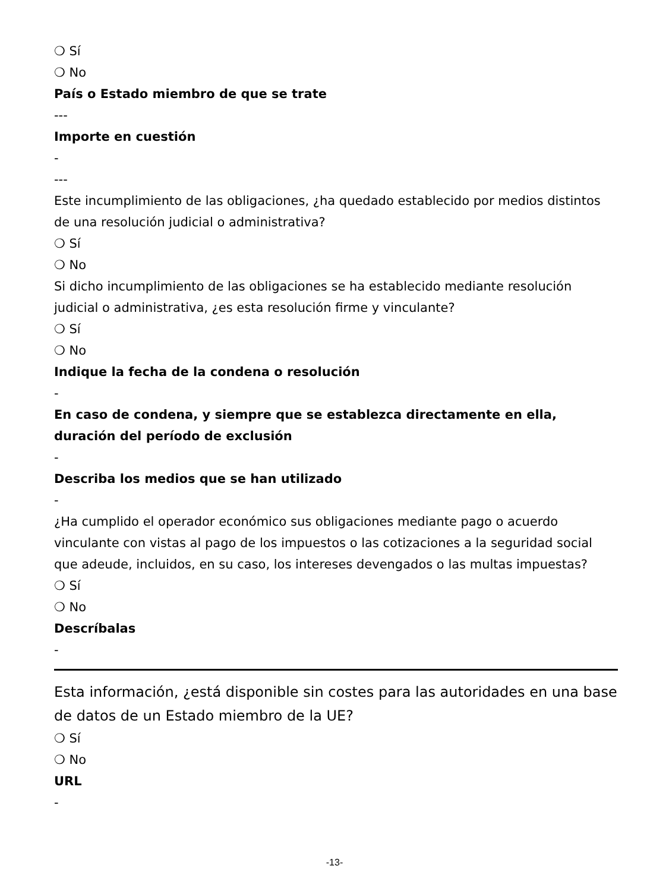❍ Sí
❍ No
País o Estado miembro de que se trate
---
Importe en cuestión
-
---
Este incumplimiento de las obligaciones, ¿ha quedado establecido por medios distintos de una resolución judicial o administrativa?
❍ Sí
❍ No
Si dicho incumplimiento de las obligaciones se ha establecido mediante resolución judicial o administrativa, ¿es esta resolución firme y vinculante?
❍ Sí
❍ No
Indique la fecha de la condena o resolución
-
En caso de condena, y siempre que se establezca directamente en ella, duración del período de exclusión
-
Describa los medios que se han utilizado
-
¿Ha cumplido el operador económico sus obligaciones mediante pago o acuerdo vinculante con vistas al pago de los impuestos o las cotizaciones a la seguridad social que adeude, incluidos, en su caso, los intereses devengados o las multas impuestas?
❍ Sí
❍ No
Descríbalas
-
Esta información, ¿está disponible sin costes para las autoridades en una base de datos de un Estado miembro de la UE?
❍ Sí
❍ No
URL
-
-13-